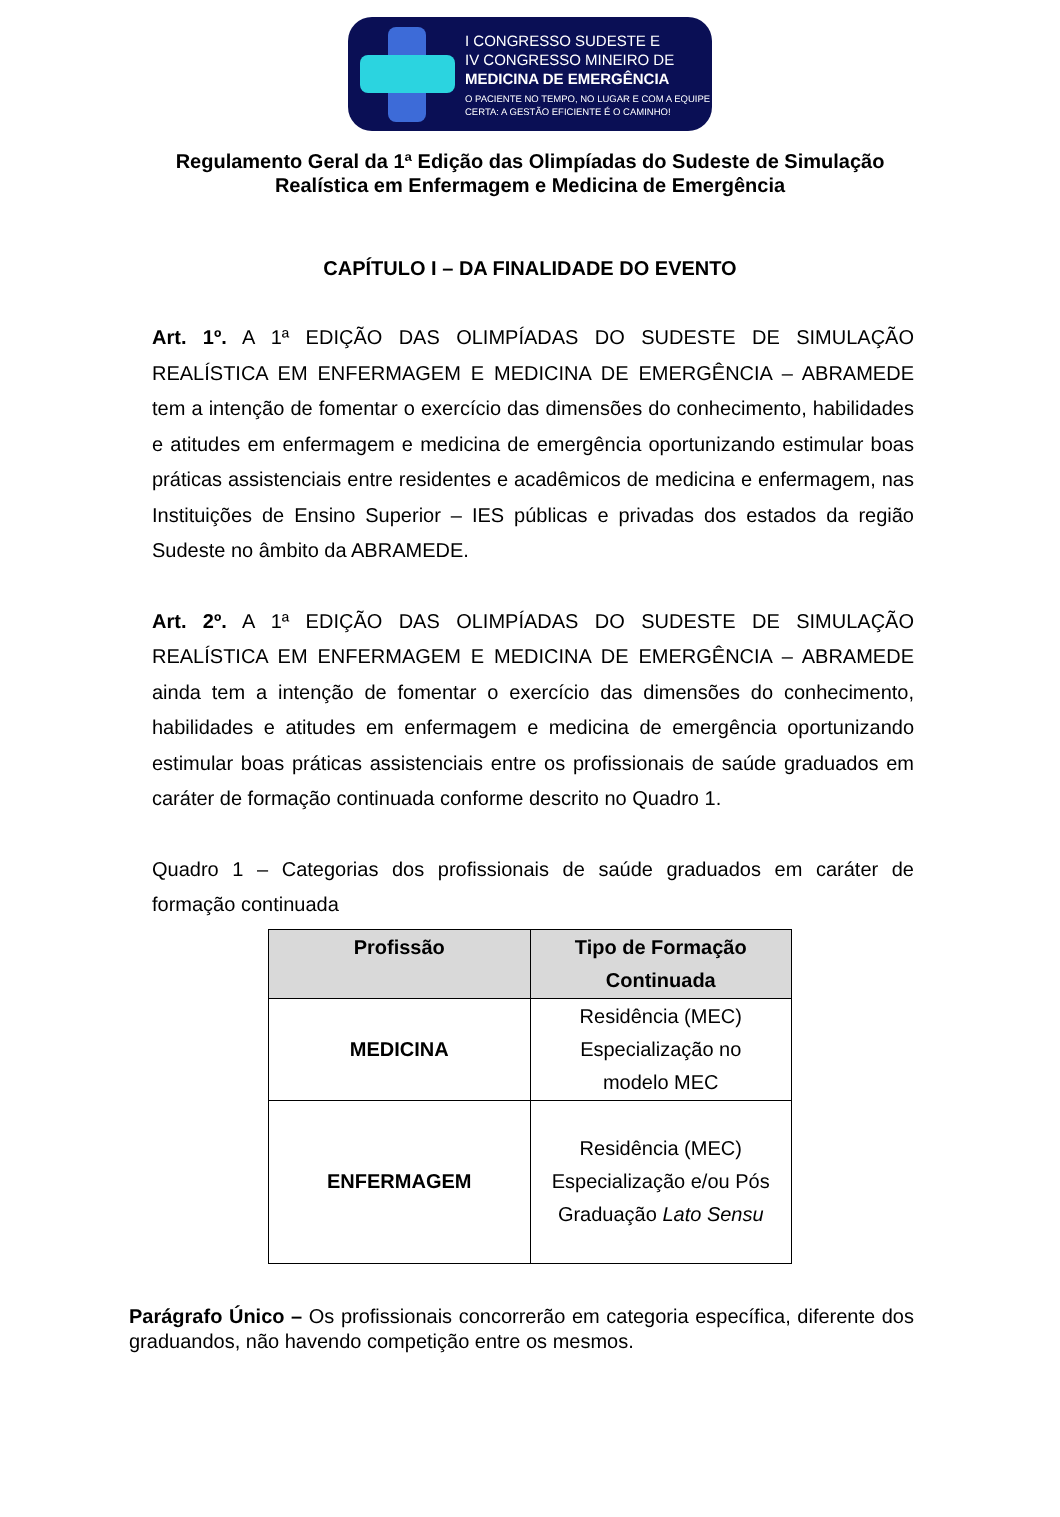I CONGRESSO SUDESTE E
IV CONGRESSO MINEIRO DE
MEDICINA DE EMERGÊNCIA
O PACIENTE NO TEMPO, NO LUGAR E COM A EQUIPE
CERTA: A GESTÃO EFICIENTE É O CAMINHO!
Regulamento Geral da 1ª Edição das Olimpíadas do Sudeste de Simulação
Realística em Enfermagem e Medicina de Emergência
CAPÍTULO I – DA FINALIDADE DO EVENTO
Art. 1º. A 1ª EDIÇÃO DAS OLIMPÍADAS DO SUDESTE DE SIMULAÇÃO REALÍSTICA EM ENFERMAGEM E MEDICINA DE EMERGÊNCIA – ABRAMEDE tem a intenção de fomentar o exercício das dimensões do conhecimento, habilidades e atitudes em enfermagem e medicina de emergência oportunizando estimular boas práticas assistenciais entre residentes e acadêmicos de medicina e enfermagem, nas Instituições de Ensino Superior – IES públicas e privadas dos estados da região Sudeste no âmbito da ABRAMEDE.
Art. 2º. A 1ª EDIÇÃO DAS OLIMPÍADAS DO SUDESTE DE SIMULAÇÃO REALÍSTICA EM ENFERMAGEM E MEDICINA DE EMERGÊNCIA – ABRAMEDE ainda tem a intenção de fomentar o exercício das dimensões do conhecimento, habilidades e atitudes em enfermagem e medicina de emergência oportunizando estimular boas práticas assistenciais entre os profissionais de saúde graduados em caráter de formação continuada conforme descrito no Quadro 1.
Quadro 1 – Categorias dos profissionais de saúde graduados em caráter de formação continuada
| Profissão | Tipo de Formação Continuada |
| --- | --- |
| MEDICINA | Residência (MEC) Especialização no modelo MEC |
| ENFERMAGEM | Residência (MEC) Especialização e/ou Pós Graduação Lato Sensu |
Parágrafo Único – Os profissionais concorrerão em categoria específica, diferente dos graduandos, não havendo competição entre os mesmos.